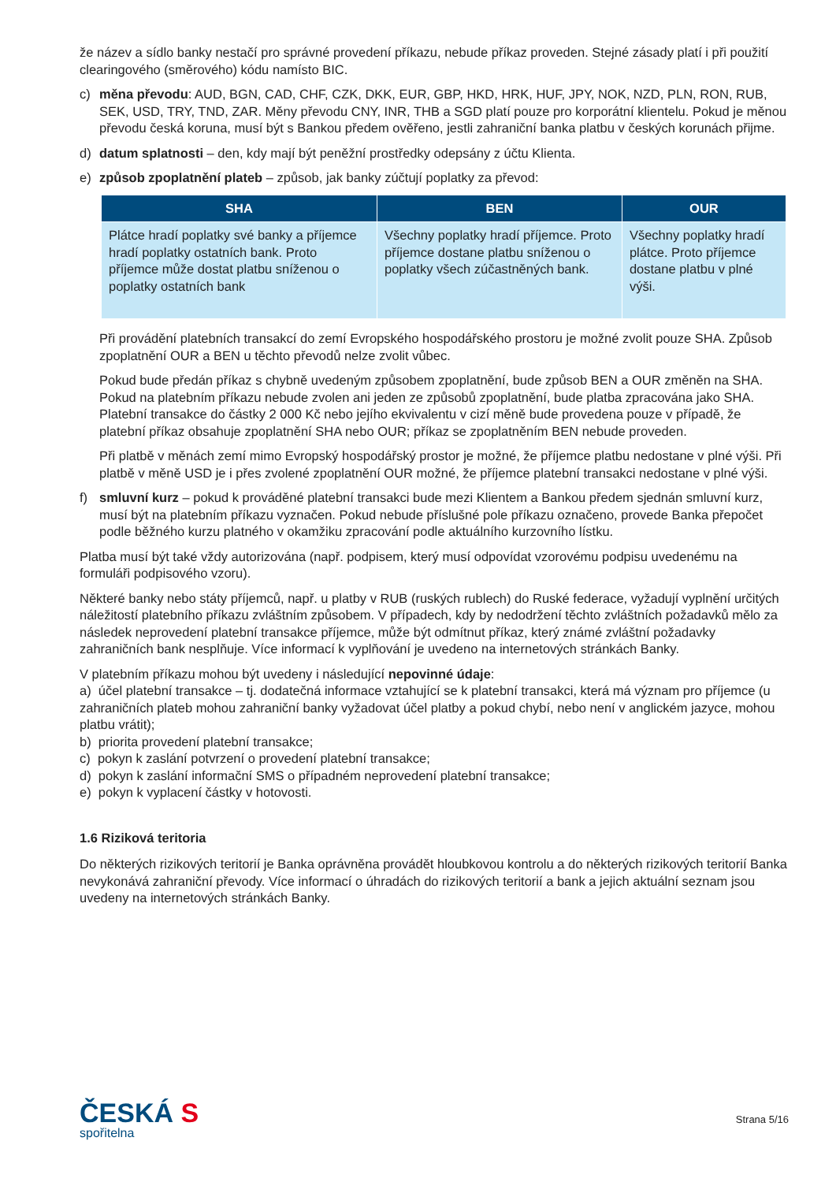že název a sídlo banky nestačí pro správné provedení příkazu, nebude příkaz proveden. Stejné zásady platí i při použití clearingového (směrového) kódu namísto BIC.
c) měna převodu: AUD, BGN, CAD, CHF, CZK, DKK, EUR, GBP, HKD, HRK, HUF, JPY, NOK, NZD, PLN, RON, RUB, SEK, USD, TRY, TND, ZAR. Měny převodu CNY, INR, THB a SGD platí pouze pro korporátní klientelu. Pokud je měnou převodu česká koruna, musí být s Bankou předem ověřeno, jestli zahraniční banka platbu v českých korunách přijme.
d) datum splatnosti – den, kdy mají být peněžní prostředky odepsány z účtu Klienta.
e) způsob zpoplatnění plateb – způsob, jak banky zúčtují poplatky za převod:
| SHA | BEN | OUR |
| --- | --- | --- |
| Plátce hradí poplatky své banky a příjemce hradí poplatky ostatních bank. Proto příjemce může dostat platbu sníženou o poplatky ostatních bank | Všechny poplatky hradí příjemce. Proto příjemce dostane platbu sníženou o poplatky všech zúčastněných bank. | Všechny poplatky hradí plátce. Proto příjemce dostane platbu v plné výši. |
Při provádění platebních transakcí do zemí Evropského hospodářského prostoru je možné zvolit pouze SHA. Způsob zpoplatnění OUR a BEN u těchto převodů nelze zvolit vůbec.
Pokud bude předán příkaz s chybně uvedeným způsobem zpoplatnění, bude způsob BEN a OUR změněn na SHA. Pokud na platebním příkazu nebude zvolen ani jeden ze způsobů zpoplatnění, bude platba zpracována jako SHA. Platební transakce do částky 2 000 Kč nebo jejího ekvivalentu v cizí měně bude provedena pouze v případě, že platební příkaz obsahuje zpoplatnění SHA nebo OUR; příkaz se zpoplatněním BEN nebude proveden.
Při platbě v měnách zemí mimo Evropský hospodářský prostor je možné, že příjemce platbu nedostane v plné výši. Při platbě v měně USD je i přes zvolené zpoplatnění OUR možné, že příjemce platební transakci nedostane v plné výši.
f) smluvní kurz – pokud k prováděné platební transakci bude mezi Klientem a Bankou předem sjednán smluvní kurz, musí být na platebním příkazu vyznačen. Pokud nebude příslušné pole příkazu označeno, provede Banka přepočet podle běžného kurzu platného v okamžiku zpracování podle aktuálního kurzovního lístku.
Platba musí být také vždy autorizována (např. podpisem, který musí odpovídat vzorovému podpisu uvedenému na formuláři podpisového vzoru).
Některé banky nebo státy příjemců, např. u platby v RUB (ruských rublech) do Ruské federace, vyžadují vyplnění určitých náležitostí platebního příkazu zvláštním způsobem. V případech, kdy by nedodržení těchto zvláštních požadavků mělo za následek neprovedení platební transakce příjemce, může být odmítnut příkaz, který známé zvláštní požadavky zahraničních bank nesplňuje. Více informací k vyplňování je uvedeno na internetových stránkách Banky.
V platebním příkazu mohou být uvedeny i následující nepovinné údaje:
a) účel platební transakce – tj. dodatečná informace vztahující se k platební transakci, která má význam pro příjemce (u zahraničních plateb mohou zahraniční banky vyžadovat účel platby a pokud chybí, nebo není v anglickém jazyce, mohou platbu vrátit);
b) priorita provedení platební transakce;
c) pokyn k zaslání potvrzení o provedení platební transakce;
d) pokyn k zaslání informační SMS o případném neprovedení platební transakce;
e) pokyn k vyplacení částky v hotovosti.
1.6 Riziková teritoria
Do některých rizikových teritorií je Banka oprávněna provádět hloubkovou kontrolu a do některých rizikových teritorií Banka nevykonává zahraniční převody. Více informací o úhradách do rizikových teritorií a bank a jejich aktuální seznam jsou uvedeny na internetových stránkách Banky.
ČESKÁ S
spořitelna
Strana 5/16